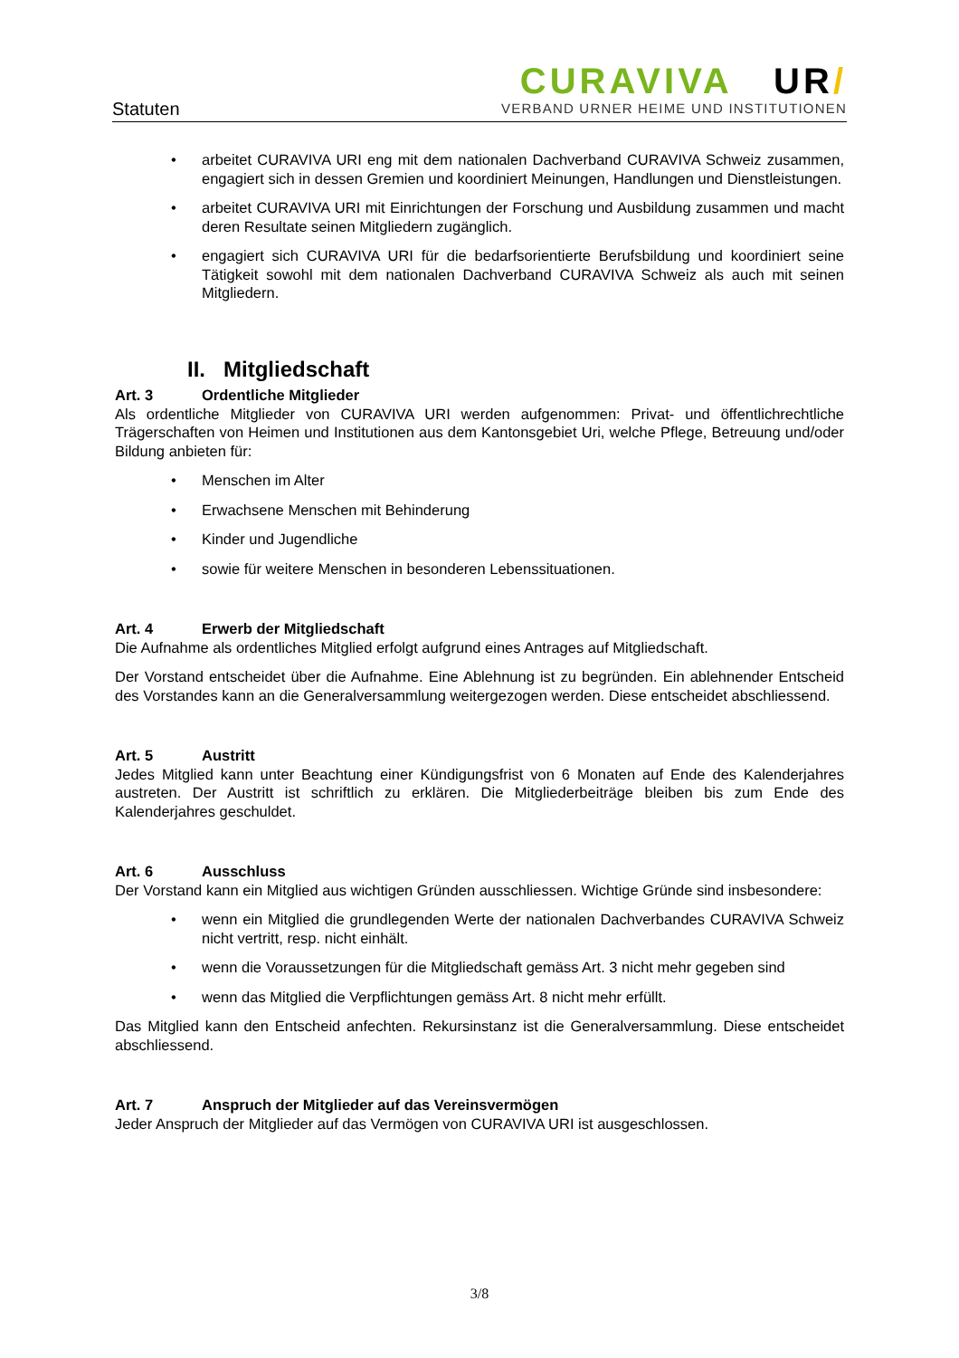Statuten
CURAVIVA UR/
VERBAND URNER HEIME UND INSTITUTIONEN
• arbeitet CURAVIVA URI eng mit dem nationalen Dachverband CURAVIVA Schweiz zusammen, engagiert sich in dessen Gremien und koordiniert Meinungen, Handlungen und Dienstleistungen.
• arbeitet CURAVIVA URI mit Einrichtungen der Forschung und Ausbildung zusammen und macht deren Resultate seinen Mitgliedern zugänglich.
• engagiert sich CURAVIVA URI für die bedarfsorientierte Berufsbildung und koordiniert seine Tätigkeit sowohl mit dem nationalen Dachverband CURAVIVA Schweiz als auch mit seinen Mitgliedern.
II. Mitgliedschaft
Art. 3 Ordentliche Mitglieder
Als ordentliche Mitglieder von CURAVIVA URI werden aufgenommen: Privat- und öffentlichrechtliche Trägerschaften von Heimen und Institutionen aus dem Kantonsgebiet Uri, welche Pflege, Betreuung und/oder Bildung anbieten für:
• Menschen im Alter
• Erwachsene Menschen mit Behinderung
• Kinder und Jugendliche
• sowie für weitere Menschen in besonderen Lebenssituationen.
Art. 4 Erwerb der Mitgliedschaft
Die Aufnahme als ordentliches Mitglied erfolgt aufgrund eines Antrages auf Mitgliedschaft.
Der Vorstand entscheidet über die Aufnahme. Eine Ablehnung ist zu begründen. Ein ablehnender Entscheid des Vorstandes kann an die Generalversammlung weitergezogen werden. Diese entscheidet abschliessend.
Art. 5 Austritt
Jedes Mitglied kann unter Beachtung einer Kündigungsfrist von 6 Monaten auf Ende des Kalenderjahres austreten. Der Austritt ist schriftlich zu erklären. Die Mitgliederbeiträge bleiben bis zum Ende des Kalenderjahres geschuldet.
Art. 6 Ausschluss
Der Vorstand kann ein Mitglied aus wichtigen Gründen ausschliessen. Wichtige Gründe sind insbesondere:
• wenn ein Mitglied die grundlegenden Werte der nationalen Dachverbandes CURAVIVA Schweiz nicht vertritt, resp. nicht einhält.
• wenn die Voraussetzungen für die Mitgliedschaft gemäss Art. 3 nicht mehr gegeben sind
• wenn das Mitglied die Verpflichtungen gemäss Art. 8 nicht mehr erfüllt.
Das Mitglied kann den Entscheid anfechten. Rekursinstanz ist die Generalversammlung. Diese entscheidet abschliessend.
Art. 7 Anspruch der Mitglieder auf das Vereinsvermögen
Jeder Anspruch der Mitglieder auf das Vermögen von CURAVIVA URI ist ausgeschlossen.
3/8